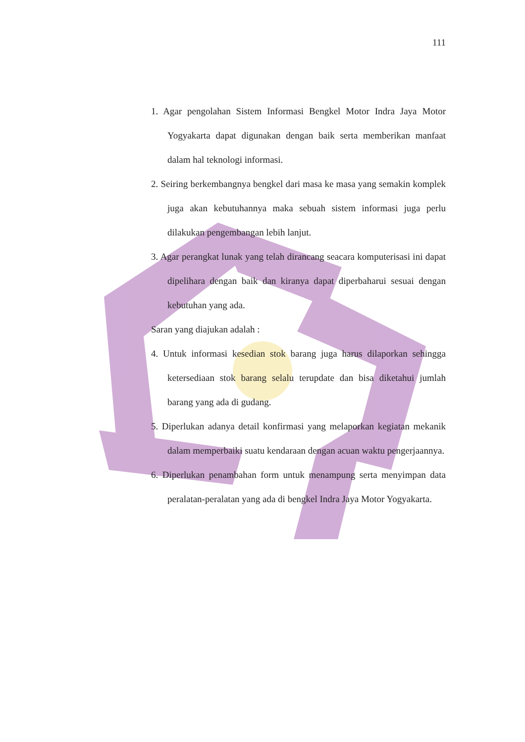111
1. Agar pengolahan Sistem Informasi Bengkel Motor Indra Jaya Motor Yogyakarta dapat digunakan dengan baik serta memberikan manfaat dalam hal teknologi informasi.
2. Seiring berkembangnya bengkel dari masa ke masa yang semakin komplek juga akan kebutuhannya maka sebuah sistem informasi juga perlu dilakukan pengembangan lebih lanjut.
3. Agar perangkat lunak yang telah dirancang seacara komputerisasi ini dapat dipelihara dengan baik dan kiranya dapat diperbaharui sesuai dengan kebutuhan yang ada.
Saran yang diajukan adalah :
4. Untuk informasi kesedian stok barang juga harus dilaporkan sehingga ketersediaan stok barang selalu terupdate dan bisa diketahui jumlah barang yang ada di gudang.
5. Diperlukan adanya detail konfirmasi yang melaporkan kegiatan mekanik dalam memperbaiki suatu kendaraan dengan acuan waktu pengerjaannya.
6. Diperlukan penambahan form untuk menampung serta menyimpan data peralatan-peralatan yang ada di bengkel Indra Jaya Motor Yogyakarta.